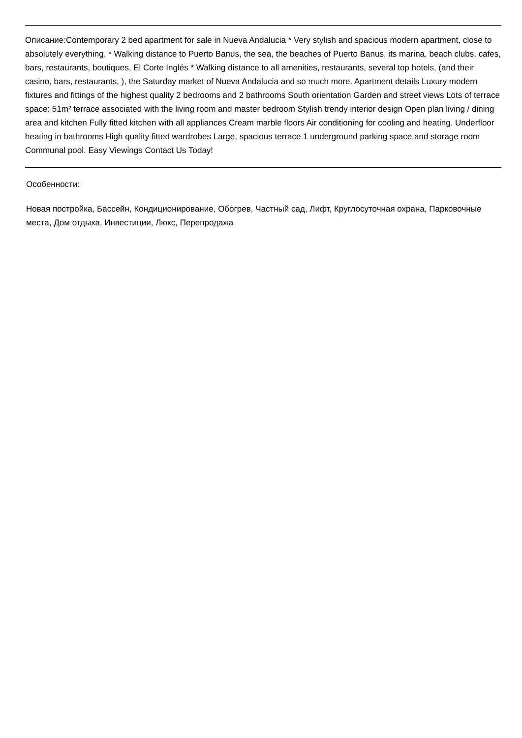Описание:Contemporary 2 bed apartment for sale in Nueva Andalucia * Very stylish and spacious modern apartment, close to absolutely everything. * Walking distance to Puerto Banus, the sea, the beaches of Puerto Banus, its marina, beach clubs, cafes, bars, restaurants, boutiques, El Corte Inglés * Walking distance to all amenities, restaurants, several top hotels, (and their casino, bars, restaurants, ), the Saturday market of Nueva Andalucia and so much more. Apartment details Luxury modern fixtures and fittings of the highest quality 2 bedrooms and 2 bathrooms South orientation Garden and street views Lots of terrace space: 51m² terrace associated with the living room and master bedroom Stylish trendy interior design Open plan living / dining area and kitchen Fully fitted kitchen with all appliances Cream marble floors Air conditioning for cooling and heating. Underfloor heating in bathrooms High quality fitted wardrobes Large, spacious terrace 1 underground parking space and storage room Communal pool. Easy Viewings Contact Us Today!
Особенности:
Новая постройка, Бассейн, Кондиционирование, Обогрев, Частный сад, Лифт, Круглосуточная охрана, Парковочные места, Дом отдыха, Инвестиции, Люкс, Перепродажа